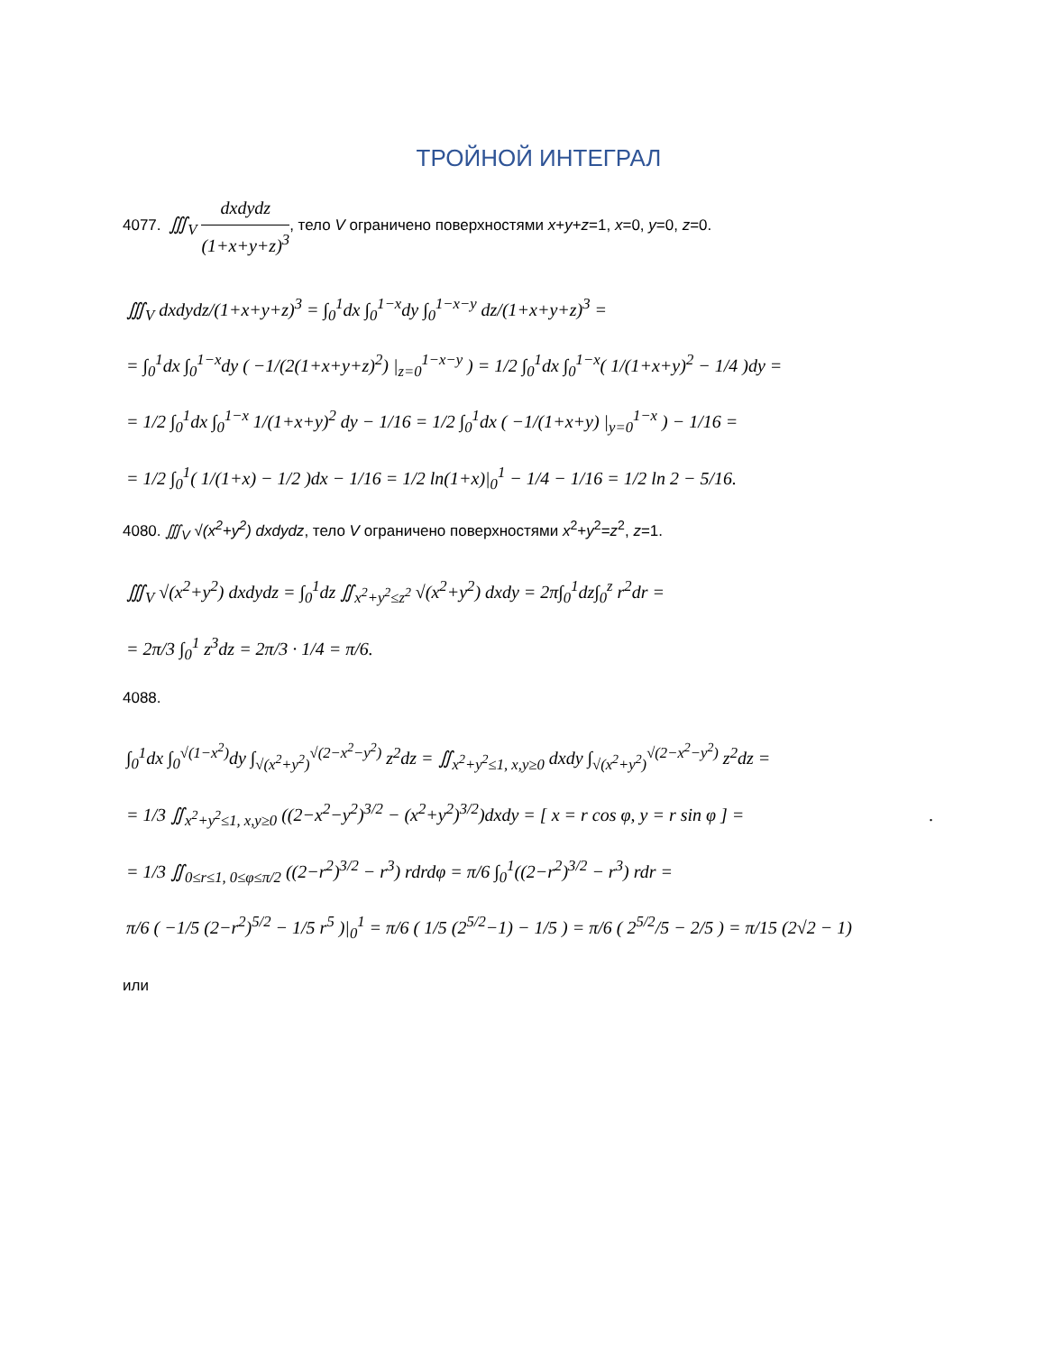ТРОЙНОЙ ИНТЕГРАЛ
4077. ∭<sub>V</sub> dxdydz (1+x+y+z)<sup>3</sup>, тело V ограничено поверхностями x+y+z=1, x=0, y=0, z=0.
∭<sub>V</sub> dxdydz/(1+x+y+z)<sup>3</sup> = ∫<sub>0</sub><sup>1</sup>dx ∫<sub>0</sub><sup>1−x</sup>dy ∫<sub>0</sub><sup>1−x−y</sup> dz/(1+x+y+z)<sup>3</sup> =
= ∫<sub>0</sub><sup>1</sup>dx ∫<sub>0</sub><sup>1−x</sup>dy ( −1/(2(1+x+y+z)<sup>2</sup>) |<sub>z=0</sub><sup>1−x−y</sup> ) = 1/2 ∫<sub>0</sub><sup>1</sup>dx ∫<sub>0</sub><sup>1−x</sup>( 1/(1+x+y)<sup>2</sup> − 1/4 )dy =
= 1/2 ∫<sub>0</sub><sup>1</sup>dx ∫<sub>0</sub><sup>1−x</sup> 1/(1+x+y)<sup>2</sup> dy − 1/16 = 1/2 ∫<sub>0</sub><sup>1</sup>dx ( −1/(1+x+y) |<sub>y=0</sub><sup>1−x</sup> ) − 1/16 =
= 1/2 ∫<sub>0</sub><sup>1</sup>( 1/(1+x) − 1/2 )dx − 1/16 = 1/2 ln(1+x)|<sub>0</sub><sup>1</sup> − 1/4 − 1/16 = 1/2 ln 2 − 5/16.
4080. ∭<sub>V</sub> √(x<sup>2</sup>+y<sup>2</sup>) dxdydz, тело V ограничено поверхностями x<sup>2</sup>+y<sup>2</sup>=z<sup>2</sup>, z=1.
∭<sub>V</sub> √(x<sup>2</sup>+y<sup>2</sup>) dxdydz = ∫<sub>0</sub><sup>1</sup>dz ∬<sub>x<sup>2</sup>+y<sup>2</sup>≤z<sup>2</sup></sub> √(x<sup>2</sup>+y<sup>2</sup>) dxdy = 2π∫<sub>0</sub><sup>1</sup>dz∫<sub>0</sub><sup>z</sup> r<sup>2</sup>dr =
= 2π/3 ∫<sub>0</sub><sup>1</sup> z<sup>3</sup>dz = 2π/3 · 1/4 = π/6.
4088.
∫<sub>0</sub><sup>1</sup>dx ∫<sub>0</sub><sup>√(1−x<sup>2</sup>)</sup>dy ∫<sub>√(x<sup>2</sup>+y<sup>2</sup>)</sub><sup>√(2−x<sup>2</sup>−y<sup>2</sup>)</sup> z<sup>2</sup>dz = ∬<sub>x<sup>2</sup>+y<sup>2</sup>≤1, x,y≥0</sub> dxdy ∫<sub>√(x<sup>2</sup>+y<sup>2</sup>)</sub><sup>√(2−x<sup>2</sup>−y<sup>2</sup>)</sup> z<sup>2</sup>dz =
= 1/3 ∬<sub>x<sup>2</sup>+y<sup>2</sup>≤1, x,y≥0</sub> ((2−x<sup>2</sup>−y<sup>2</sup>)<sup>3/2</sup> − (x<sup>2</sup>+y<sup>2</sup>)<sup>3/2</sup>)dxdy = [ x = r cos φ, y = r sin φ ] = .
= 1/3 ∬<sub>0≤r≤1, 0≤φ≤π/2</sub> ((2−r<sup>2</sup>)<sup>3/2</sup> − r<sup>3</sup>) rdrdφ = π/6 ∫<sub>0</sub><sup>1</sup>((2−r<sup>2</sup>)<sup>3/2</sup> − r<sup>3</sup>) rdr =
π/6 ( −1/5 (2−r<sup>2</sup>)<sup>5/2</sup> − 1/5 r<sup>5</sup> )|<sub>0</sub><sup>1</sup> = π/6 ( 1/5 (2<sup>5/2</sup>−1) − 1/5 ) = π/6 ( 2<sup>5/2</sup>/5 − 2/5 ) = π/15 (2√2 − 1)
или